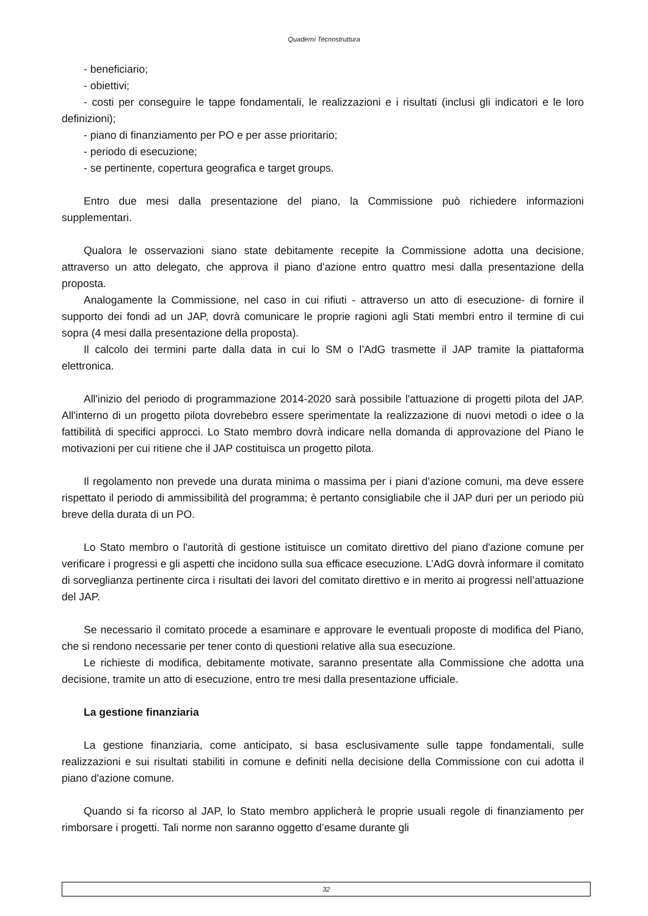Quaderni Tecnostruttura
- beneficiario;
- obiettivi;
- costi per conseguire le tappe fondamentali, le realizzazioni e i risultati (inclusi gli indicatori e le loro definizioni);
- piano di finanziamento per PO e per asse prioritario;
- periodo di esecuzione;
- se pertinente, copertura geografica e target groups.
Entro due mesi dalla presentazione del piano, la Commissione può richiedere informazioni supplementari.
Qualora le osservazioni siano state debitamente recepite la Commissione adotta una decisione, attraverso un atto delegato, che approva il piano d’azione entro quattro mesi dalla presentazione della proposta.
Analogamente la Commissione, nel caso in cui rifiuti - attraverso un atto di esecuzione- di fornire il supporto dei fondi ad un JAP, dovrà comunicare le proprie ragioni agli Stati membri entro il termine di cui sopra (4 mesi dalla presentazione della proposta).
Il calcolo dei termini parte dalla data in cui lo SM o l’AdG trasmette il JAP tramite la piattaforma elettronica.
All'inizio del periodo di programmazione 2014-2020 sarà possibile l'attuazione di progetti pilota del JAP. All'interno di un progetto pilota dovrebebro essere sperimentate la realizzazione di nuovi metodi o idee o la fattibilità di specifici approcci. Lo Stato membro dovrà indicare nella domanda di approvazione del Piano le motivazioni per cui ritiene che il JAP costituisca un progetto pilota.
Il regolamento non prevede una durata minima o massima per i piani d'azione comuni, ma deve essere rispettato il periodo di ammissibilità del programma; è pertanto consigliabile che il JAP duri per un periodo più breve della durata di un PO.
Lo Stato membro o l'autorità di gestione istituisce un comitato direttivo del piano d'azione comune per verificare i progressi e gli aspetti che incidono sulla sua efficace esecuzione. L’AdG dovrà informare il comitato di sorveglianza pertinente circa i risultati dei lavori del comitato direttivo e in merito ai progressi nell’attuazione del JAP.
Se necessario il comitato procede a esaminare e approvare le eventuali proposte di modifica del Piano, che si rendono necessarie per tener conto di questioni relative alla sua esecuzione.
Le richieste di modifica, debitamente motivate, saranno presentate alla Commissione che adotta una decisione, tramite un atto di esecuzione, entro tre mesi dalla presentazione ufficiale.
La gestione finanziaria
La gestione finanziaria, come anticipato, si basa esclusivamente sulle tappe fondamentali, sulle realizzazioni e sui risultati stabiliti in comune e definiti nella decisione della Commissione con cui adotta il piano d'azione comune.
Quando si fa ricorso al JAP, lo Stato membro applicherà le proprie usuali regole di finanziamento per rimborsare i progetti. Tali norme non saranno oggetto d’esame durante gli
32